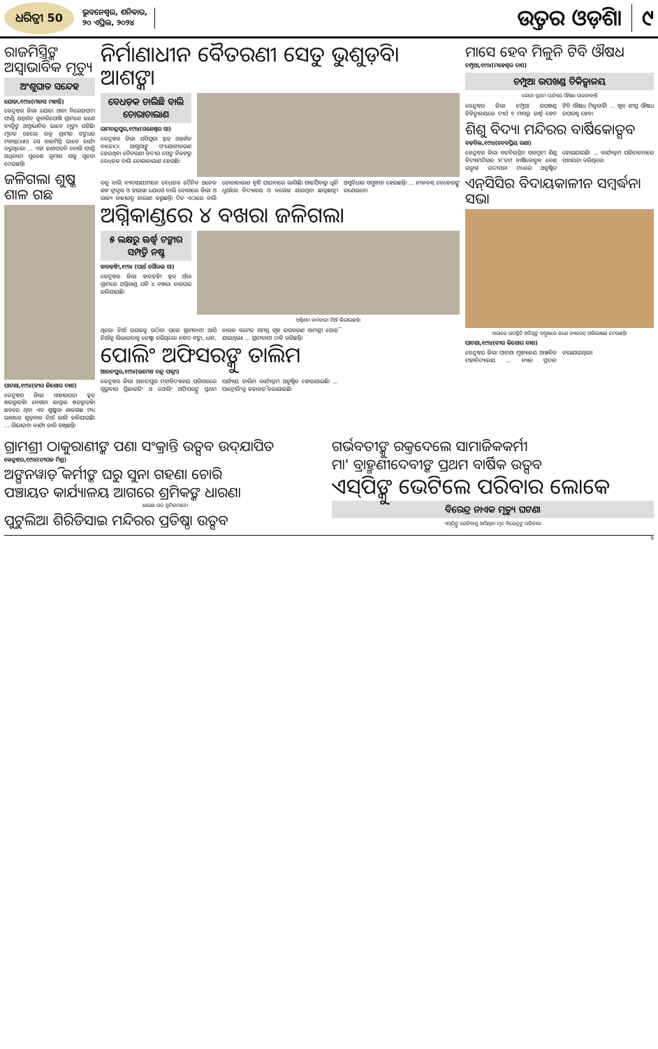ଧରିତ୍ରୀ 50
ଭୁବନେଶ୍ୱର, ଶନିବାର,
୨୦ ଏପ୍ରିଲ, ୨୦୨୪
ଉତ୍ତର ଓଡ଼ିଶା ୯
ରାଜମିସ୍ତ୍ରିଙ୍କ ଅସ୍ୱାଭାବିକ ମୃତ୍ୟୁ
ଅଂଶୁଘାତ ସନ୍ଦେହ
ଯୋଡ଼ା,୧୯।୪(ମାନସ ମହାନ୍ତି)
କେନ୍ଦୁଝର ଜିଲା ଯୋଡ଼ା ଥାନା ବିଲେଇପଦା ଫାଣ୍ଡି ଅନ୍ତର୍ଗତ କୁଟାରିପୋଷି ଗ୍ରାମରେ ଜଣେ ବ୍ୟକ୍ତିଙ୍କ ଅସ୍ୱାଭାବିକ ଭାବେ ମୃତ୍ୟୁ ଘଟିଛି। ମୃତକ ହେଲେ ଉକ୍ତ ଗ୍ରାମର ଟଙ୍କଧର ମହାନ୍ତ(୪୫)। ସେ ରାଜମିସ୍ତ୍ରି ଭାବେ କାର୍ଯ୍ୟ କରୁଥିଲେ। ... ଏହା ଜଣାପଡ଼ିବ ବୋଲି ଫାଣ୍ଡି ଅଧିକାରୀ ସୁରେଶ କୁମାର ସାହୁ ସୂଚନା ଦେଇଛନ୍ତି।
ଜଳିଗଲା ଶୁଷ୍କ ଶାଳ ଗଛ
ପାଟଣା,୧୯।୪(ବୀର କିଶୋର ଦାଶ)
କେନ୍ଦୁଝର ଜିଲା ସାହାରପଡ଼ା ବ୍ଲକ୍ ଖଡ଼ୁରାଡ଼ିହା ବେଗନା ରାସ୍ତାର ଖଡ଼ୁରାଡ଼ିହା ଛକରେ ଥିବା ଏକ ଶୁଷ୍କଲା ଶାଳଗଛ ମଧ୍ୟ ଭାଗରେ ଶୁକ୍ରବାର ନିଆଁ ଲାଗି ଜଳିଯାଇଛି। ... ଲିଭାଇବା କାର୍ଯ୍ୟ ଜାରି ରଖିଛନ୍ତି।
ନିର୍ମାଣାଧୀନ ବୈତରଣୀ ସେତୁ ଭୁଶୁଡ଼ିବା ଆଶଙ୍କା
ବେଧଡ଼କ ଚାଲିଛି ବାଲି ଚୋରାଚାଲାଣ
ରାମଚନ୍ଦ୍ରପୁର,୧୯।୪(ଗଣେଶ୍ୱର ସା)
କେନ୍ଦୁଝର ଜିଲା ଘସିପୁରା ବ୍ଲକ୍ ଅନ୍ତର୍ଗତ ବାଡୋଠା ଆଗୁପାଙ୍କୁ ସଂଯୋଗୀକରଣ ହେଉଥିବା ବୈତରଣୀ ନଦୀର ସେତୁ ନିକଟରୁ ବେଧଡ଼କ ବାଲି ଚୋରାଚାଲାଣ ହେଉଛି।
ତଳୁ ବାଲି ବ୍ୟବସାୟୀମାନେ ବେଧଡ଼କ ଦୈନିକ ଅନେକ ଶହ ଟ୍ରାକ୍ଟର ଓ ହାଇୱା ଯୋଗେ ବାଲି ଚୋରାରେ ଜିଲା ଓ ରାଜ୍ୟ ବାହାରକୁ ଚାଲାଣ କରୁଛନ୍ତି। ଦିନ ଏଠାରେ ବାଲି ଚୋରାଚାଲାଣ ବୃଦ୍ଧି ପାଇବାରେ ଲାଗିଛି। ଗାଡ଼ିଯିବାରୁ ଧୂଳି ଧୂଆଁରେ ବିଦ୍ୟାଳୟ ଓ କଲେଜ ଯାଉଥିବା ଛାତ୍ରଛାତ୍ରୀ ଅସୁବିଧାର ସମ୍ମୁଖୀନ ହେଉଛନ୍ତି। ... ନୀଳକଣ୍ଠ ବେହେରାଙ୍କୁ ଜଣେଇବେ।
ଅଗ୍ନିକାଣ୍ଡରେ ୪ ବଖରା ଜଳିଗଲା
୫ ଲକ୍ଷରୁ ଊର୍ଦ୍ଧ୍ୱ ଟଙ୍କାର ସମ୍ପତ୍ତି ନଷ୍ଟ
ହାତଡ଼ିହୀ,୧୯।୪ (ପାର୍ଥ ସୌରଭ ସା)
କେନ୍ଦୁଝର ଜିଲା ହାତଡ଼ିହୀ ବ୍ଲକ୍ ଅଁରା ଗ୍ରାମରେ ଅଗ୍ନିକାଣ୍ଡ ଘଟି ୪ ବଖରା ଚାଳଘର ଜଳିଯାଇଛି।
ଅଗ୍ନିଶମ କର୍ମଚାରୀ ନିଆଁ ଲିଭାଉଛନ୍ତି।
ଥିଲେ। ନିଆଁ ଉପରକୁ ଉଠିବା ପରେ ଗ୍ରାମବାସୀ ଆସି ନିଆଁକୁ ଲିଭାଇବାକୁ ଚେଷ୍ଟା କରିଥିଲେ। ନଗଦ ଟଙ୍କା, ଧାନ, ଚାଉଳ ସମେତ ସମସ୍ତ ଗୃହ ଉପକରଣ ସାମଗ୍ରୀ ପୋଡ଼ି ଯାଇଥିଲା। ... ଗ୍ରାମବାସୀ ଦାବି କରିଛନ୍ତି।
ପୋଲିଂ ଅଫିସରଙ୍କୁ ତାଲିମ
ଆନନ୍ଦପୁର,୧୯।୪(ଉମେଶ ଚନ୍ଦ୍ର ପାତ୍ରୀ)
କେନ୍ଦୁଝର ଜିଲା ଆନନ୍ଦପୁର ମହାବିଦ୍ୟାଳୟ ପରିସରରେ ଗୁରୁବାର ପ୍ରିଜାଇଡିଂ ଓ ପୋଲିଂ ଅଫିସରଙ୍କୁ ପ୍ରଥମ ପର୍ଯ୍ୟାୟ ତାଲିମ କାର୍ଯ୍ୟକ୍ରମ ଅନୁଷ୍ଠିତ ହୋଇଯାଇଛି। ... ପାଟ୍ରୋଲିଂକୁ କଡ଼ାକଡ଼ି କରାଯାଉଛି।
ମାସେ ହେବ ମିଳୁନି ଟିବି ଔଷଧ
ଚମ୍ପୁଆ,୧୯।୪(ମହେଶ୍ୱର ଦାସ)
ଚମ୍ପୁଆ ଉପଖଣ୍ଡ ଚିକିତ୍ସାଳୟ
ରୋଗୀ ପ୍ରଥମ ପର୍ଯ୍ୟାୟ ଔଷଧ ପାଉନାହାନ୍ତି
କେନ୍ଦୁଝର ଜିଲା ଚମ୍ପୁଆ ଉପଖଣ୍ଡ ଚିକିତ୍ସାଳୟରେ ଦୀର୍ଘ ୧ ମାସରୁ ଊର୍ଦ୍ଧ୍ୱ ହେବ ଟିବି ଔଷଧ ମିଳୁନାହିଁ। ... ଖୁବ୍ ଶୀଘ୍ର ଔଷଧ ଉପଲବ୍ଧ ହେବ।
ଶିଶୁ ବିଦ୍ୟା ମନ୍ଦିରର ବାର୍ଷିକୋତ୍ସବ
ବଡ଼ବିଲ,୧୯।୪(ଦେବପ୍ରିୟ ରଣା)
କେନ୍ଦୁଝର ଜିଲା ବଡ଼ବିଲସ୍ଥିତ ସରସ୍ୱତୀ ଶିଶୁ ବିଦ୍ୟାମନ୍ଦିରର ୨୮ତମ ବାର୍ଷିକୋତ୍ସବ ବେଶ୍ ଉତ୍ସାହ ଉଦ୍ଦୀପନା ମଧ୍ୟରେ ଅନୁଷ୍ଠିତ ହୋଇଯାଇଛି। ... କାର୍ଯ୍ୟକ୍ରମ ପରିଚାଳନାରେ ସହାୟତା କରିଥିଲେ।
ଏନ୍‌ସିସିର ବିଦାୟକାଳୀନ ସମ୍ବର୍ଦ୍ଧନା ସଭା
ସଭାରେ ଉପସ୍ଥିତି ଅତିଥିଙ୍କ ସମ୍ମୁଖରେ ଜଣେ କ୍ୟାଡେଟ୍ ଅଭିଭାଷଣ ଦେଉଛନ୍ତି।
ପାଟଣା,୧୯।୪(ବୀର କିଶୋର ଦାଶ)
କେନ୍ଦୁଝର ଜିଲା ପାଟଣା ମୁଖ୍ୟାଳୟ ଆଞ୍ଚଳିକ ମହାବିଦ୍ୟାଳୟ ... ବ୍ୟାଚ ପ୍ରଦାନ କରାଯାଇଥିଲା।
ଗ୍ରାମଶ୍ରୀ ଠାକୁରାଣୀଙ୍କ ପଣା ସଂକ୍ରାନ୍ତି ଉତ୍ସବ ଉଦ୍‌ଯାପିତ
କେନ୍ଦୁଝର,୧୯।୪(ଦୀପକ ମିଶ୍ର)
ଅଙ୍ଗନୱାଡ଼ି କର୍ମୀଙ୍କ ଘରୁ ସୁନା ଗହଣା ଚୋରି
ପଞ୍ଚାୟତ କାର୍ଯ୍ୟାଳୟ ଆଗରେ ଶ୍ରମିକଙ୍କ ଧାରଣା
ଧାରଣା ରତ ଶ୍ରମିକମାନେ।
ପୁଟୁଲିଆ ଶିରିଡିସାଇ ମନ୍ଦିରର ପ୍ରତିଷ୍ଠା ଉତ୍ସବ
ଗର୍ଭବତୀଙ୍କୁ ରକ୍ତଦେଲେ ସାମାଜିକକର୍ମୀ
ମା' ବ୍ରାହ୍ମଣୀଦେବୀଙ୍କ ପ୍ରଥମ ବାର୍ଷିକ ଉତ୍ସବ
ଏସ୍‌ପିଙ୍କୁ ଭେଟିଲେ ପରିବାର ଲୋକେ
ବିରେନ୍ଦ୍ର ନାଏକ ମୃତ୍ୟୁ ଘଟଣା
ଏସ୍‌ପିଙ୍କୁ ଭେଟିବାକୁ ଆସିଥିବା ମୃତ ବିରେନ୍ଦ୍ରଙ୍କ ପରିବାର।
9